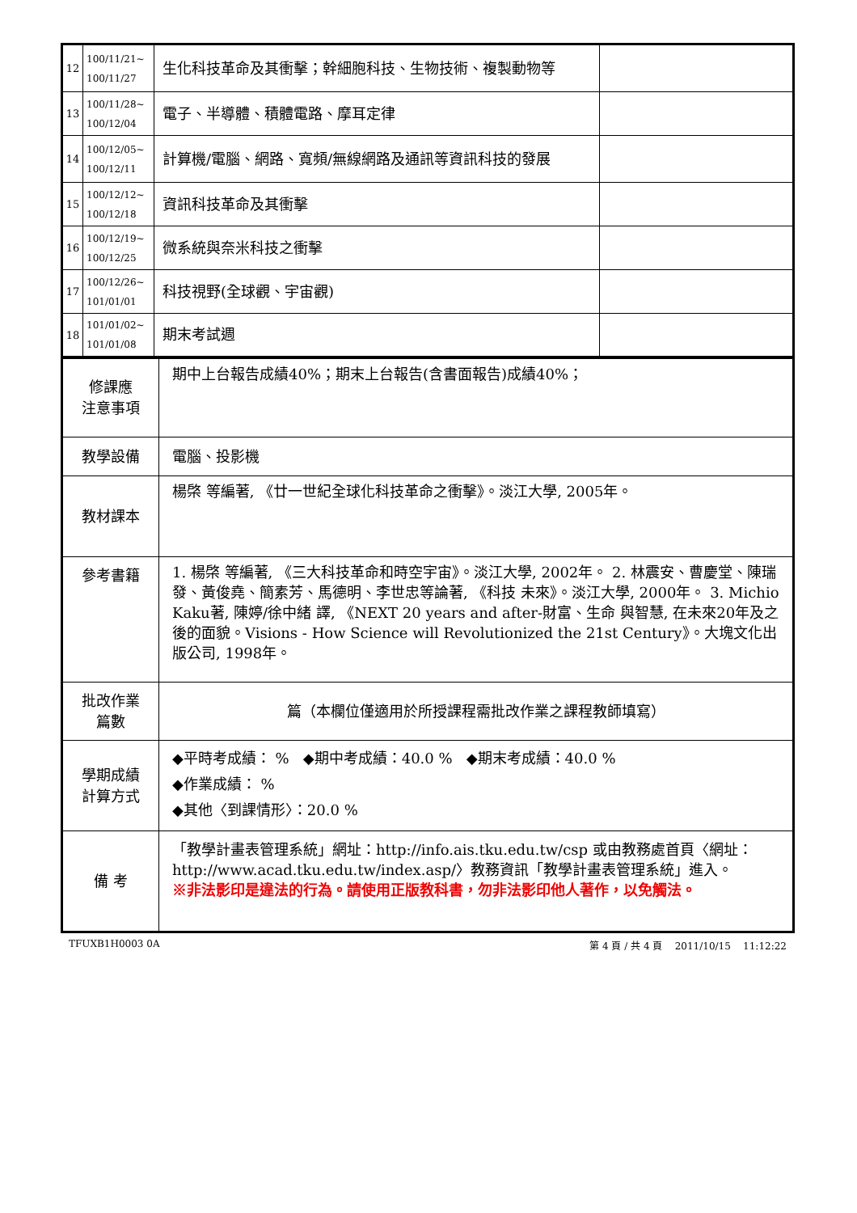| 12 | 100/11/21~ 100/11/27 | 生化科技革命及其衝擊；幹細胞科技、生物技術、複製動物等 | |
| 13 | 100/11/28~ 100/12/04 | 電子、半導體、積體電路、摩耳定律 | |
| 14 | 100/12/05~ 100/12/11 | 計算機/電腦、網路、寬頻/無線網路及通訊等資訊科技的發展 | |
| 15 | 100/12/12~ 100/12/18 | 資訊科技革命及其衝擊 | |
| 16 | 100/12/19~ 100/12/25 | 微系統與奈米科技之衝擊 | |
| 17 | 100/12/26~ 101/01/01 | 科技視野(全球觀、宇宙觀) | |
| 18 | 101/01/02~ 101/01/08 | 期末考試週 | |
| 修課應 注意事項 | 期中上台報告成績40%；期末上台報告(含書面報告)成績40%； |
| 教學設備 | 電腦、投影機 |
| 教材課本 | 楊棨 等編著, 《廿一世紀全球化科技革命之衝擊》。淡江大學, 2005年。 |
| 參考書籍 | 1. 楊棨 等編著, 《三大科技革命和時空宇宙》。淡江大學, 2002年。 2. 林震安、曹慶堂、陳瑞發、黃俊堯、簡素芳、馬德明、李世忠等論著, 《科技 未來》。淡江大學, 2000年。 3. Michio Kaku著, 陳婷/徐中緒 譯, 《NEXT 20 years and after-財富、生命 與智慧, 在未來20年及之後的面貌。Visions - How Science will Revolutionized the 21st Century》。大塊文化出版公司, 1998年。 |
| 批改作業 篇數 | 篇（本欄位僅適用於所授課程需批改作業之課程教師填寫） |
| 學期成績 計算方式 | ◆平時考成績： % ◆期中考成績：40.0 % ◆期末考成績：40.0 % ◆作業成績： % ◆其他〈到課情形〉：20.0 % |
| 備 考 | 「教學計畫表管理系統」網址： http://info.ais.tku.edu.tw/csp 或由教務處首頁〈網址： http://www.acad.tku.edu.tw/index.asp/ 〉教務資訊「教學計畫表管理系統」進入。 ※非法影印是違法的行為。請使用正版教科書，勿非法影印他人著作，以免觸法。 |
TFUXB1H0003 0A 第 4 頁 / 共 4 頁 2011/10/15 11:12:22